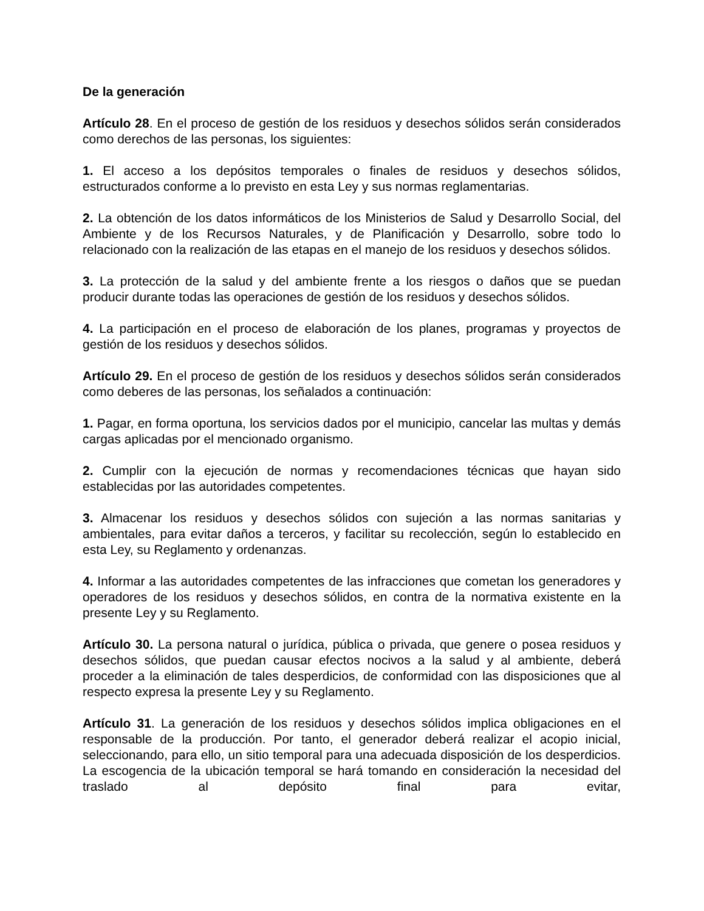De la generación
Artículo 28. En el proceso de gestión de los residuos y desechos sólidos serán considerados como derechos de las personas, los siguientes:
1. El acceso a los depósitos temporales o finales de residuos y desechos sólidos, estructurados conforme a lo previsto en esta Ley y sus normas reglamentarias.
2. La obtención de los datos informáticos de los Ministerios de Salud y Desarrollo Social, del Ambiente y de los Recursos Naturales, y de Planificación y Desarrollo, sobre todo lo relacionado con la realización de las etapas en el manejo de los residuos y desechos sólidos.
3. La protección de la salud y del ambiente frente a los riesgos o daños que se puedan producir durante todas las operaciones de gestión de los residuos y desechos sólidos.
4. La participación en el proceso de elaboración de los planes, programas y proyectos de gestión de los residuos y desechos sólidos.
Artículo 29. En el proceso de gestión de los residuos y desechos sólidos serán considerados como deberes de las personas, los señalados a continuación:
1. Pagar, en forma oportuna, los servicios dados por el municipio, cancelar las multas y demás cargas aplicadas por el mencionado organismo.
2. Cumplir con la ejecución de normas y recomendaciones técnicas que hayan sido establecidas por las autoridades competentes.
3. Almacenar los residuos y desechos sólidos con sujeción a las normas sanitarias y ambientales, para evitar daños a terceros, y facilitar su recolección, según lo establecido en esta Ley, su Reglamento y ordenanzas.
4. Informar a las autoridades competentes de las infracciones que cometan los generadores y operadores de los residuos y desechos sólidos, en contra de la normativa existente en la presente Ley y su Reglamento.
Artículo 30. La persona natural o jurídica, pública o privada, que genere o posea residuos y desechos sólidos, que puedan causar efectos nocivos a la salud y al ambiente, deberá proceder a la eliminación de tales desperdicios, de conformidad con las disposiciones que al respecto expresa la presente Ley y su Reglamento.
Artículo 31. La generación de los residuos y desechos sólidos implica obligaciones en el responsable de la producción. Por tanto, el generador deberá realizar el acopio inicial, seleccionando, para ello, un sitio temporal para una adecuada disposición de los desperdicios. La escogencia de la ubicación temporal se hará tomando en consideración la necesidad del traslado al depósito final para evitar,